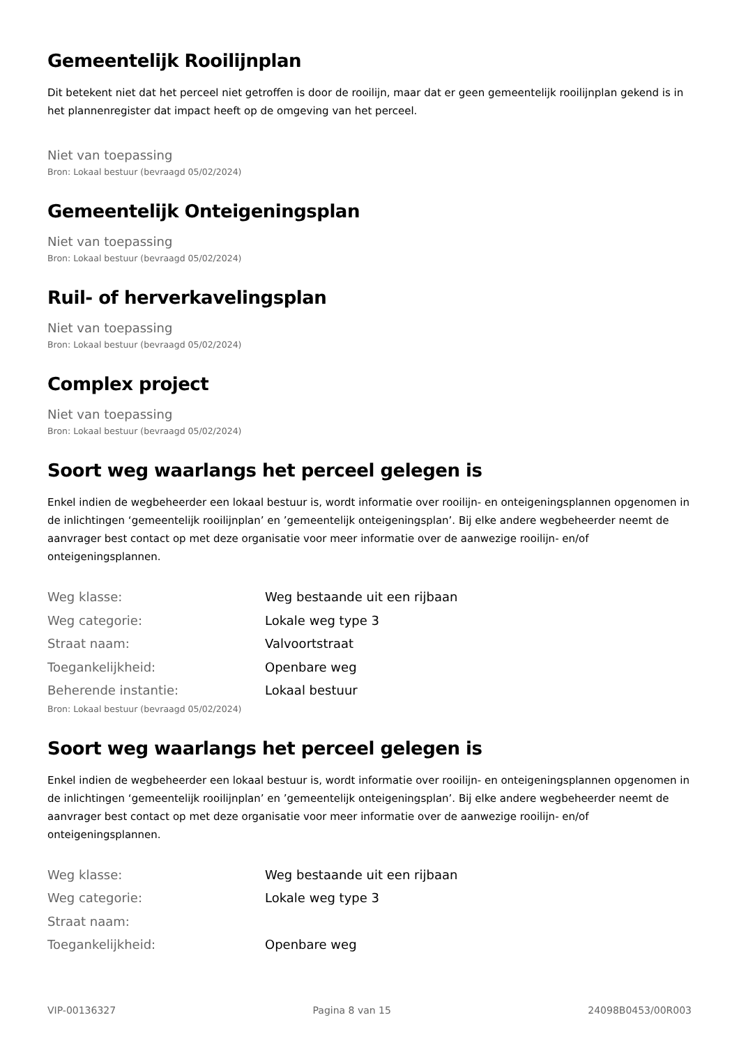Gemeentelijk Rooilijnplan
Dit betekent niet dat het perceel niet getroffen is door de rooilijn, maar dat er geen gemeentelijk rooilijnplan gekend is in het plannenregister dat impact heeft op de omgeving van het perceel.
Niet van toepassing
Bron: Lokaal bestuur (bevraagd 05/02/2024)
Gemeentelijk Onteigeningsplan
Niet van toepassing
Bron: Lokaal bestuur (bevraagd 05/02/2024)
Ruil- of herverkavelingsplan
Niet van toepassing
Bron: Lokaal bestuur (bevraagd 05/02/2024)
Complex project
Niet van toepassing
Bron: Lokaal bestuur (bevraagd 05/02/2024)
Soort weg waarlangs het perceel gelegen is
Enkel indien de wegbeheerder een lokaal bestuur is, wordt informatie over rooilijn- en onteigeningsplannen opgenomen in de inlichtingen ‘gemeentelijk rooilijnplan’ en ’gemeentelijk onteigeningsplan’. Bij elke andere wegbeheerder neemt de aanvrager best contact op met deze organisatie voor meer informatie over de aanwezige rooilijn- en/of onteigeningsplannen.
| Weg klasse: | Weg bestaande uit een rijbaan |
| Weg categorie: | Lokale weg type 3 |
| Straat naam: | Valvoortstraat |
| Toegankelijkheid: | Openbare weg |
| Beherende instantie: | Lokaal bestuur |
Bron: Lokaal bestuur (bevraagd 05/02/2024)
Soort weg waarlangs het perceel gelegen is
Enkel indien de wegbeheerder een lokaal bestuur is, wordt informatie over rooilijn- en onteigeningsplannen opgenomen in de inlichtingen ‘gemeentelijk rooilijnplan’ en ’gemeentelijk onteigeningsplan’. Bij elke andere wegbeheerder neemt de aanvrager best contact op met deze organisatie voor meer informatie over de aanwezige rooilijn- en/of onteigeningsplannen.
| Weg klasse: | Weg bestaande uit een rijbaan |
| Weg categorie: | Lokale weg type 3 |
| Straat naam: | |
| Toegankelijkheid: | Openbare weg |
VIP-00136327 Pagina 8 van 15 24098B0453/00R003